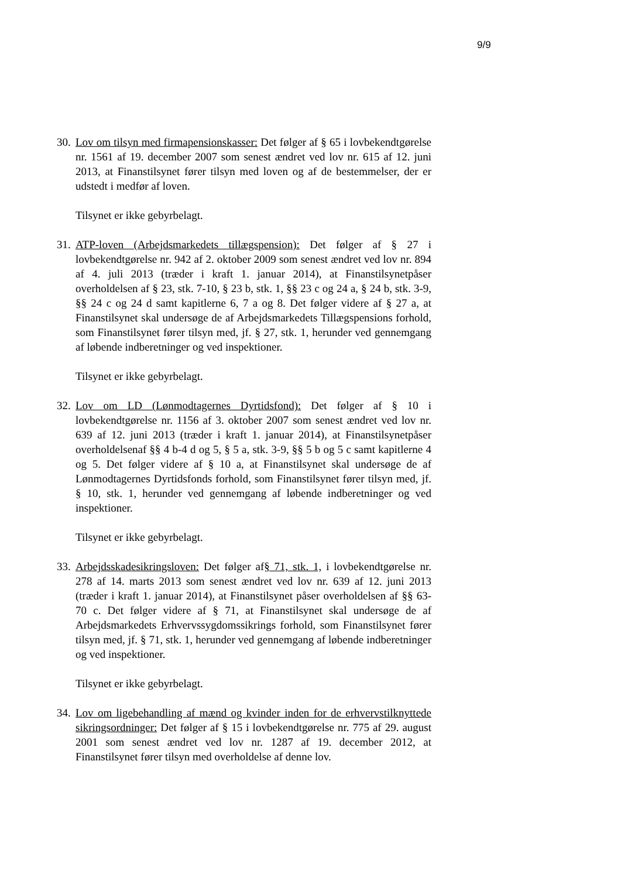9/9
30.
Lov om tilsyn med firmapensionskasser: Det følger af § 65 i lovbekendtgørelse nr. 1561 af 19. december 2007 som senest ændret ved lov nr. 615 af 12. juni 2013, at Finanstilsynet fører tilsyn med loven og af de bestemmelser, der er udstedt i medfør af loven.
Tilsynet er ikke gebyrbelagt.
31.
ATP-loven (Arbejdsmarkedets tillægspension): Det følger af § 27 i lovbekendtgørelse nr. 942 af 2. oktober 2009 som senest ændret ved lov nr. 894 af 4. juli 2013 (træder i kraft 1. januar 2014), at Finanstilsynetpåser overholdelsen af § 23, stk. 7-10, § 23 b, stk. 1, §§ 23 c og 24 a, § 24 b, stk. 3-9, §§ 24 c og 24 d samt kapitlerne 6, 7 a og 8. Det følger videre af § 27 a, at Finanstilsynet skal undersøge de af Arbejdsmarkedets Tillægspensions forhold, som Finanstilsynet fører tilsyn med, jf. § 27, stk. 1, herunder ved gennemgang af løbende indberetninger og ved inspektioner.
Tilsynet er ikke gebyrbelagt.
32.
Lov om LD (Lønmodtagernes Dyrtidsfond): Det følger af § 10 i lovbekendtgørelse nr. 1156 af 3. oktober 2007 som senest ændret ved lov nr. 639 af 12. juni 2013 (træder i kraft 1. januar 2014), at Finanstilsynetpåser overholdelsenaf §§ 4 b-4 d og 5, § 5 a, stk. 3-9, §§ 5 b og 5 c samt kapitlerne 4 og 5. Det følger videre af § 10 a, at Finanstilsynet skal undersøge de af Lønmodtagernes Dyrtidsfonds forhold, som Finanstilsynet fører tilsyn med, jf. § 10, stk. 1, herunder ved gennemgang af løbende indberetninger og ved inspektioner.
Tilsynet er ikke gebyrbelagt.
33.
Arbejdsskadesikringsloven: Det følger af§ 71, stk. 1, i lovbekendtgørelse nr. 278 af 14. marts 2013 som senest ændret ved lov nr. 639 af 12. juni 2013 (træder i kraft 1. januar 2014), at Finanstilsynet påser overholdelsen af §§ 63-70 c. Det følger videre af § 71, at Finanstilsynet skal undersøge de af Arbejdsmarkedets Erhvervssygdomssikrings forhold, som Finanstilsynet fører tilsyn med, jf. § 71, stk. 1, herunder ved gennemgang af løbende indberetninger og ved inspektioner.
Tilsynet er ikke gebyrbelagt.
34.
Lov om ligebehandling af mænd og kvinder inden for de erhvervstilknyttede sikringsordninger: Det følger af § 15 i lovbekendtgørelse nr. 775 af 29. august 2001 som senest ændret ved lov nr. 1287 af 19. december 2012, at Finanstilsynet fører tilsyn med overholdelse af denne lov.